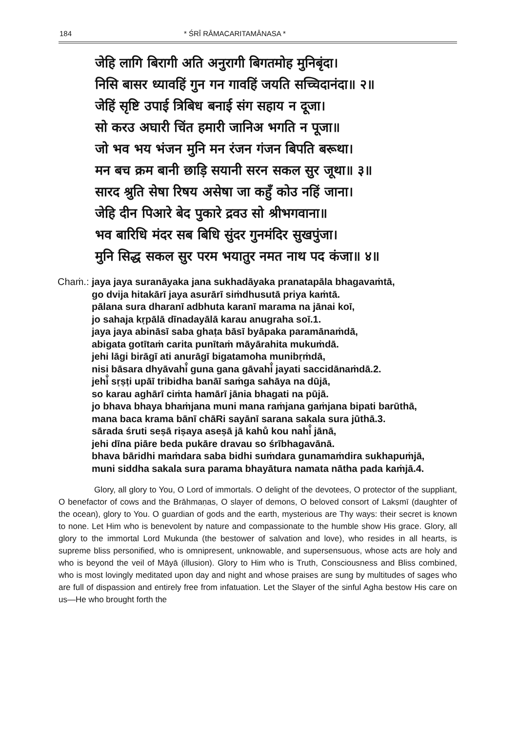184 * ŚRĪ RĀMACARITAMĀNASA *
जेहि लागि बिरागी अति अनुरागी बिगतमोह मुनिबृंदा।
निसि बासर ध्यावहिं गुन गन गावहिं जयति सच्चिदानंदा॥ २॥
जेहिं सृष्टि उपाई त्रिबिध बनाई संग सहाय न दूजा।
सो करउ अघारी चिंत हमारी जानिअ भगति न पूजा॥
जो भव भय भंजन मुनि मन रंजन गंजन बिपति बरूथा।
मन बच क्रम बानी छाड़ि सयानी सरन सकल सुर जूथा॥ ३॥
सारद श्रुति सेषा रिषय असेषा जा कहुँ कोउ नहिं जाना।
जेहि दीन पिआरे बेद पुकारे द्रवउ सो श्रीभगवाना॥
भव बारिधि मंदर सब बिधि सुंदर गुनमंदिर सुखपुंजा।
मुनि सिद्ध सकल सुर परम भयातुर नमत नाथ पद कंजा॥ ४॥
Chaṁ.: jaya jaya suranāyaka jana sukhadāyaka pranatapāla bhagavaṁtā,
go dvija hitakārī jaya asurārī siṁdhusutā priya kaṁtā.
pālana sura dharanī adbhuta karanī marama na jānai koī,
jo sahaja kṛpālā dīnadayālā karau anugraha soī.1.
jaya jaya abināsī saba ghaṭa bāsī byāpaka paramānaṁdā,
abigata gotītaṁ carita punītaṁ māyārahita mukuṁdā.
jehi lāgi birāgī ati anurāgī bigatamoha munibṛṁdā,
nisi bāsara dhyāvahi̐ guna gana gāvahi̐ jayati saccidānaṁdā.2.
jehi̐ sṛṣṭi upāī tribidha banāī saṁga sahāya na dūjā,
so karau aghārī ciṁta hamārī jānia bhagati na pūjā.
jo bhava bhaya bhaṁjana muni mana raṁjana gaṁjana bipati barūthā,
mana baca krama bānī chāRi sayānī sarana sakala sura jūthā.3.
sārada śruti seṣā riṣaya aseṣā jā kahů kou nahi̐ jānā,
jehi dīna piāre beda pukāre dravau so śrībhagavānā.
bhava bāridhi maṁdara saba bidhi suṁdara gunamaṁdira sukhapuṁjā,
muni siddha sakala sura parama bhayātura namata nātha pada kaṁjā.4.
Glory, all glory to You, O Lord of immortals. O delight of the devotees, O protector of the suppliant, O benefactor of cows and the Brāhmaṇas, O slayer of demons, O beloved consort of Lakṣmī (daughter of the ocean), glory to You. O guardian of gods and the earth, mysterious are Thy ways: their secret is known to none. Let Him who is benevolent by nature and compassionate to the humble show His grace. Glory, all glory to the immortal Lord Mukunda (the bestower of salvation and love), who resides in all hearts, is supreme bliss personified, who is omnipresent, unknowable, and supersensuous, whose acts are holy and who is beyond the veil of Māyā (illusion). Glory to Him who is Truth, Consciousness and Bliss combined, who is most lovingly meditated upon day and night and whose praises are sung by multitudes of sages who are full of dispassion and entirely free from infatuation. Let the Slayer of the sinful Agha bestow His care on us—He who brought forth the